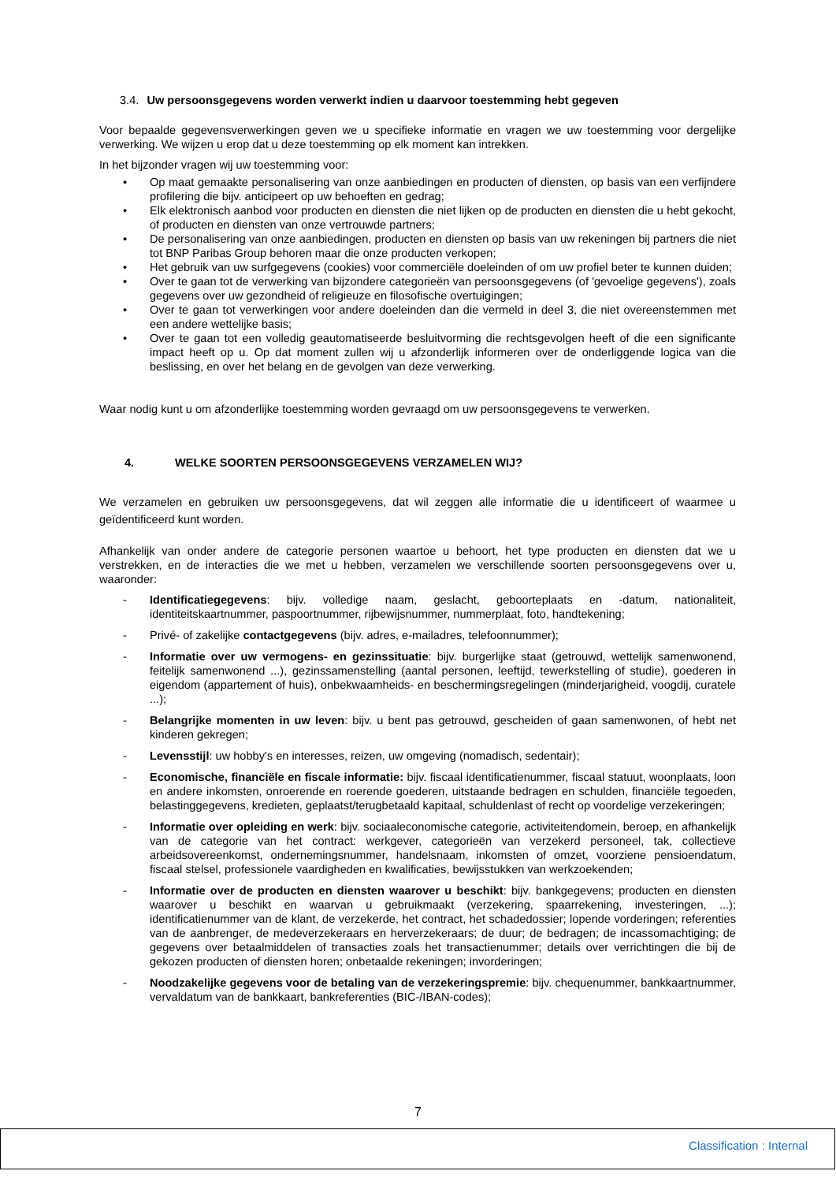3.4. Uw persoonsgegevens worden verwerkt indien u daarvoor toestemming hebt gegeven
Voor bepaalde gegevensverwerkingen geven we u specifieke informatie en vragen we uw toestemming voor dergelijke verwerking. We wijzen u erop dat u deze toestemming op elk moment kan intrekken.
In het bijzonder vragen wij uw toestemming voor:
• Op maat gemaakte personalisering van onze aanbiedingen en producten of diensten, op basis van een verfijndere profilering die bijv. anticipeert op uw behoeften en gedrag;
• Elk elektronisch aanbod voor producten en diensten die niet lijken op de producten en diensten die u hebt gekocht, of producten en diensten van onze vertrouwde partners;
• De personalisering van onze aanbiedingen, producten en diensten op basis van uw rekeningen bij partners die niet tot BNP Paribas Group behoren maar die onze producten verkopen;
• Het gebruik van uw surfgegevens (cookies) voor commerciële doeleinden of om uw profiel beter te kunnen duiden;
• Over te gaan tot de verwerking van bijzondere categorieën van persoonsgegevens (of 'gevoelige gegevens'), zoals gegevens over uw gezondheid of religieuze en filosofische overtuigingen;
• Over te gaan tot verwerkingen voor andere doeleinden dan die vermeld in deel 3, die niet overeenstemmen met een andere wettelijke basis;
• Over te gaan tot een volledig geautomatiseerde besluitvorming die rechtsgevolgen heeft of die een significante impact heeft op u. Op dat moment zullen wij u afzonderlijk informeren over de onderliggende logica van die beslissing, en over het belang en de gevolgen van deze verwerking.
Waar nodig kunt u om afzonderlijke toestemming worden gevraagd om uw persoonsgegevens te verwerken.
4. WELKE SOORTEN PERSOONSGEGEVENS VERZAMELEN WIJ?
We verzamelen en gebruiken uw persoonsgegevens, dat wil zeggen alle informatie die u identificeert of waarmee u geïdentificeerd kunt worden.
Afhankelijk van onder andere de categorie personen waartoe u behoort, het type producten en diensten dat we u verstrekken, en de interacties die we met u hebben, verzamelen we verschillende soorten persoonsgegevens over u, waaronder:
- Identificatiegegevens: bijv. volledige naam, geslacht, geboorteplaats en -datum, nationaliteit, identiteitskaartnummer, paspoortnummer, rijbewijsnummer, nummerplaat, foto, handtekening;
- Privé- of zakelijke contactgegevens (bijv. adres, e-mailadres, telefoonnummer);
- Informatie over uw vermogens- en gezinssituatie: bijv. burgerlijke staat (getrouwd, wettelijk samenwonend, feitelijk samenwonend ...), gezinssamenstelling (aantal personen, leeftijd, tewerkstelling of studie), goederen in eigendom (appartement of huis), onbekwaamheids- en beschermingsregelingen (minderjarigheid, voogdij, curatele ...);
- Belangrijke momenten in uw leven: bijv. u bent pas getrouwd, gescheiden of gaan samenwonen, of hebt net kinderen gekregen;
- Levensstijl: uw hobby's en interesses, reizen, uw omgeving (nomadisch, sedentair);
- Economische, financiële en fiscale informatie: bijv. fiscaal identificatienummer, fiscaal statuut, woonplaats, loon en andere inkomsten, onroerende en roerende goederen, uitstaande bedragen en schulden, financiële tegoeden, belastinggegevens, kredieten, geplaatst/terugbetaald kapitaal, schuldenlast of recht op voordelige verzekeringen;
- Informatie over opleiding en werk: bijv. sociaaleconomische categorie, activiteitendomein, beroep, en afhankelijk van de categorie van het contract: werkgever, categorieën van verzekerd personeel, tak, collectieve arbeidsovereenkomst, ondernemingsnummer, handelsnaam, inkomsten of omzet, voorziene pensioendatum, fiscaal stelsel, professionele vaardigheden en kwalificaties, bewijsstukken van werkzoekenden;
- Informatie over de producten en diensten waarover u beschikt: bijv. bankgegevens; producten en diensten waarover u beschikt en waarvan u gebruikmaakt (verzekering, spaarrekening, investeringen, ...); identificatienummer van de klant, de verzekerde, het contract, het schadedossier; lopende vorderingen; referenties van de aanbrenger, de medeverzekeraars en herverzekeraars; de duur; de bedragen; de incassomachtiging; de gegevens over betaalmiddelen of transacties zoals het transactienummer; details over verrichtingen die bij de gekozen producten of diensten horen; onbetaalde rekeningen; invorderingen;
- Noodzakelijke gegevens voor de betaling van de verzekeringspremie: bijv. chequenummer, bankkaartnummer, vervaldatum van de bankkaart, bankreferenties (BIC-/IBAN-codes);
7
Classification : Internal